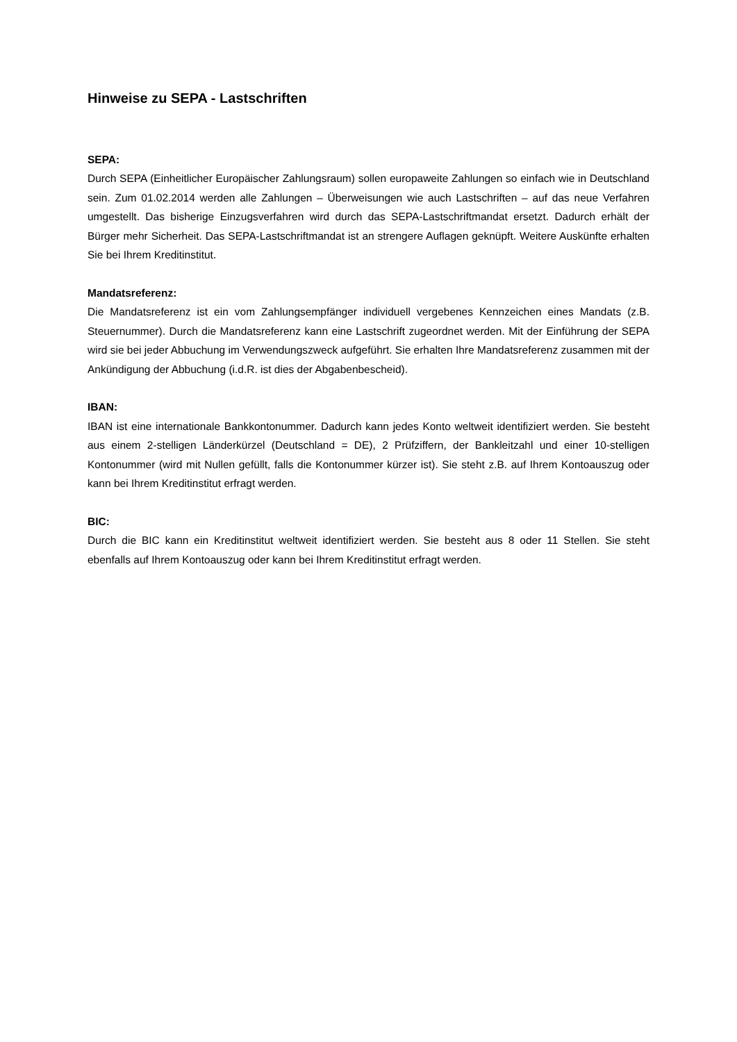Hinweise zu SEPA - Lastschriften
SEPA:
Durch SEPA (Einheitlicher Europäischer Zahlungsraum) sollen europaweite Zahlungen so einfach wie in Deutschland sein. Zum 01.02.2014 werden alle Zahlungen – Überweisungen wie auch Lastschriften – auf das neue Verfahren umgestellt. Das bisherige Einzugsverfahren wird durch das SEPA-Lastschriftmandat ersetzt. Dadurch erhält der Bürger mehr Sicherheit. Das SEPA-Lastschriftmandat ist an strengere Auflagen geknüpft. Weitere Auskünfte erhalten Sie bei Ihrem Kreditinstitut.
Mandatsreferenz:
Die Mandatsreferenz ist ein vom Zahlungsempfänger individuell vergebenes Kennzeichen eines Mandats (z.B. Steuernummer). Durch die Mandatsreferenz kann eine Lastschrift zugeordnet werden. Mit der Einführung der SEPA wird sie bei jeder Abbuchung im Verwendungszweck aufgeführt. Sie erhalten Ihre Mandatsreferenz zusammen mit der Ankündigung der Abbuchung (i.d.R. ist dies der Abgabenbescheid).
IBAN:
IBAN ist eine internationale Bankkontonummer. Dadurch kann jedes Konto weltweit identifiziert werden. Sie besteht aus einem 2-stelligen Länderkürzel (Deutschland = DE), 2 Prüfziffern, der Bankleitzahl und einer 10-stelligen Kontonummer (wird mit Nullen gefüllt, falls die Kontonummer kürzer ist). Sie steht z.B. auf Ihrem Kontoauszug oder kann bei Ihrem Kreditinstitut erfragt werden.
BIC:
Durch die BIC kann ein Kreditinstitut weltweit identifiziert werden. Sie besteht aus 8 oder 11 Stellen. Sie steht ebenfalls auf Ihrem Kontoauszug oder kann bei Ihrem Kreditinstitut erfragt werden.